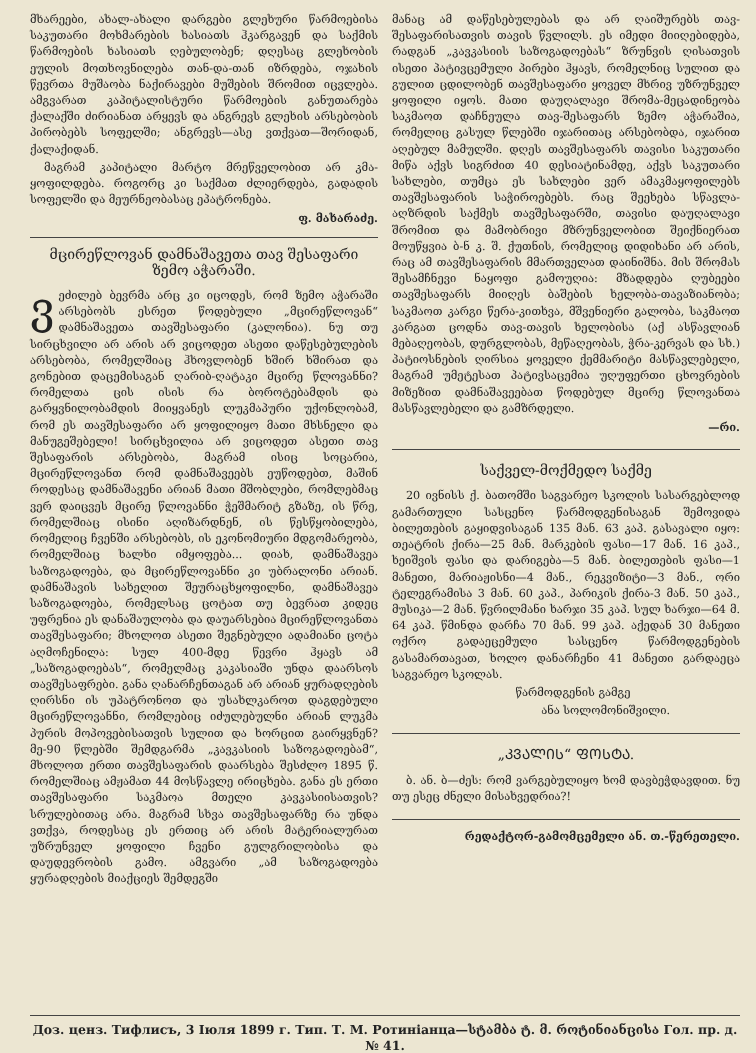მხარეები, ახალ-ახალი დარგები გლეხური წარმოები­სა საკუთარი მოხმარების ხასიათს ჰკარგავენ და საქმის წარმოების ხასიათს ღებულობენ; დღესაც გლეხო­ბის ეულის მოთხოვნილება თან-და-თან იზრდება, ოჯახის წევრთა მუშაობა ნაქირავები მუშების შრო­მით იცვლება. ამგვარათ კაპიტალისტური წარმოების განუთარება ქალაქში ძირიანათ არყევს და ანგრევს გლეხის არსებობის პირობებს სოფელში; ანგრევს—ასე ვთქვათ—შორიდან, ქალაქიდან.
მაგრამ კაპიტალი მარტო მრეწველობით არ კმა­ყოფილდება. როგორც კი საქმათ ძლიერდება, გა­დადის სოფელში და მეურნეობასაც ეპატრონება.
ფ. მახარაძე.
მცირეწლოვან დამნაშავეთა თავ შესაფარი ზემო აჭარაში.
ვეძილებ ბევრმა არც კი იცოდეს, რომ ზემო აჭ­არაში არსებობს ესრეთ წოდებული „მცირეწლო­ვან“ დამნაშავეთა თავშესაფარი (კალონია). ნუ თუ სირცხვილი არ არის არ ვიცოდეთ ასეთი დაწესებუ­ლების არსებობა, რომელშიაც ჰხოვლობენ ხშირ ხშირათ და გონებით დაცემისაგან ღარიბ-ღატაკი მცირე წლოვანნი? რომელთა ცის ისის რა ბოროტე­ბამდის და გარყვნილობამდის მიიყვანეს ლუკმა­პური უქონლობამ, რომ ეს თავშესაფარი არ ყოფი­ლიყო მათი მხსნელი და მანუგეშებელი! სირცხვი­ლია არ ვიცოდეთ ასეთი თავ შესაფარის არსებობა, მაგრამ ისიც სოცარია, მცირეწლოვანთ რომ დამ­ნაშავეებს ეუწოდებთ, მაშინ როდესაც დამნაშავენი არიან მათი მშობლები, რომლებმაც ვერ დაიცვეს მცი­რე წლოვანნი ჭეშმარიტ გზაზე, ის წრე, რომელშიაც ისინი აღიზარდნენ, ის წესწყობილება, რომელიც ჩვენში არსებობს, ის ეკონომიური მდგომარეობა, რომელშიაც ხალხი იმყოფება... დიახ, დამნაშავეა საზოგადოება, და მცირეწლოვანნი კი უბრალონი არიან. დამნაშავის სახელით შეურაცხყოფილნი, დამ­ნაშავეა საზოგადოება, რომელსაც ცოტათ თუ ბევ­რათ კიდეც უფრენია ეს დანაშაულობა და დაუარსე­ბია მცირეწლოვანთა თავშესაფარი; მხოლოთ ასეთი შეგნებული ადამიანი ცოტა აღმოჩენილა: სულ 400-მდე წევრი ჰყავს ამ „საზოგადოებას“, რომელმაც კაკ­ასიაში უნდა დაარსოს თავშესაფრები. განა ღანარ­ჩენთაგან არ არიან ყურადღების ღირსნი ის უპატრო­ნოთ და უსახლკაროთ დაგდებული მცირეწლოვან­ნი, რომლებიც იძულებულნი არიან ლუკმა პურის მოპოვებისათვის სულით და ხორცით გაირყვნენ? მე-90 წლებში შემდგარმა „კავკასიის საზოგადო­ებამ“, მხოლოთ ერთი თავშესაფარის დაარსება შეს­ძლო 1895 წ. რომელშიაც ამჟამათ 44 მოსწავლე ირიცხება. განა ეს ერთი თავშესაფარი საკმაოა მთე­ლი კავკასიისათვის? სრულებითაც არა. მაგრამ სხვა თავშესაფარზე რა უნდა ვთქვა, როდესაც ეს ერთიც არ არის მატერიალურათ უზრუნველ ყოფილი ჩვენი გულგრილობისა და დაუდევრობის გამო. ამგვარი „ამ საზოგადოება ყურადღების მიაქციეს შემდეგში
მანაც ამ დაწესებულებას და არ ღაიშურებს თავ­შესაფარისათვის თავის წვლილს. ეს იმედი მიიღები­დება, რადგან „კავკასიის საზოგადოებას“ ზრუნვის ღისათვის ისეთი პატივცემული პირები ჰყავს, რომელნიც სულით და გულით ცდილობენ თავშე­საფარი ყოველ მხრივ უზრუნველ ყოფილი იყოს. მათი დაუღალავი შრომა-მეცადინეობა საკმაოთ და­ჩნეულა თავ-შესაფარს ზემო აჭარაშია, რომელიც გა­სულ წლებში იჯარითაც არსებობდა, იჯარით აღე­ბულ მამულში. დღეს თავშესაფარს თავისი საკუ­თარი მიწა აქვს სიგრძით 40 დესიატინამდე, აქვს საკუთარი სახლები, თუმცა ეს სახლები ვერ ამაკმა­ყოფილებს თავშესაფარის საჭიროებებს. რაც შეეხება სწავლა-აღზრდის საქმეს თავშესაფარში, თავისი დაუ­ღალავი შრომით და მამობრივი მზრუნველობით შეიქნიერათ მოუწყვია ბ-ნ კ. შ. ქუთნის, რომელიც დიდიხანი არ არის, რაც ამ თავშესაფარის მმართვე­ლათ დაინიშნა. მის შრომას შესამჩნევი ნაყოფი გამოუღია: მზადდება ღუბეები თავშესაფარს მიიღეს ბა­შების ხელობა-თავაზიანობა; საკმაოთ კარგი წერა-კითხვა, მშვენიერი გალობა, საკმაოთ კარგათ ცოდნა თავ-თავის ხელობისა (აქ ასწავლიან მებაღეობას, დურგლობას, მეწაღეობას, ჭრა-კერვას და სხ.) პატიოსნების ღირსია ყოველი ქემმარიტი მასწავლებელი, მაგრამ უმეტესათ პატივსაცემია უღუფერთი ცხოვრების მიზეზით დამნაშავეებათ წოდებულ მცირე წლოვანთა მასწავლებელი და გამზრდელი.
—რი.
საქველ-მოქმედო საქმე
20 ივნისს ქ. ბათომში საგვარეო სკოლის სასარ­გებლოდ გამართული სასცენო წარმოდგენისაგან შემო­ვიდა ბილეთების გაყიდვისაგან 135 მან. 63 კაპ. გასა­ვალი იყო: თეატრის ქირა—25 მან. მარკების ფასი—17 მან. 16 კაპ., ხეიშვის ფასი და დარიგება—5 მან. ბილეთების ფასი—1 მანეთი, მარიაჟისნი—4 მან., რეკვიზიტი—3 მან., ორი ტელეგრამისა 3 მან. 60 კაპ., პარიკის ქირა-3 მან. 50 კაპ., მუსიკა—2 მან. წვრილმანი ხარჯი 35 კაპ. სულ ხარჯი—64 მ. 64 კაპ. წმინდა დარჩა 70 მან. 99 კაპ. აქედან 30 მანეთი ოქრო გადაეცემული სასცენო წარმოდგენების გასამართავათ, ხოლო დანარჩენი 41 მანეთი გარდაეცა საგვარეო სკოლას.
წარმოდგენის გამგე
ანა სოლომონიშვილი.
„ᲙᲕᲐᲚᲘᲡ“ ᲤᲝᲡᲢᲐ.
ბ. ან. ბ—ძეს: რომ ვარგებულიყო ხომ დავბე­ჭდავდით. ნუ თუ ესეც ძნელი მისახვედრია?!
რედაქტორ-გამომცემელი ან. თ.-წერეთელი.
Доз. ценз. Тифлисъ, 3 Іюля 1899 г. Тип. Т. М. Ротиніанца—სტამბა ტ. მ. როტინიანცისა Гол. пр. д. № 41.